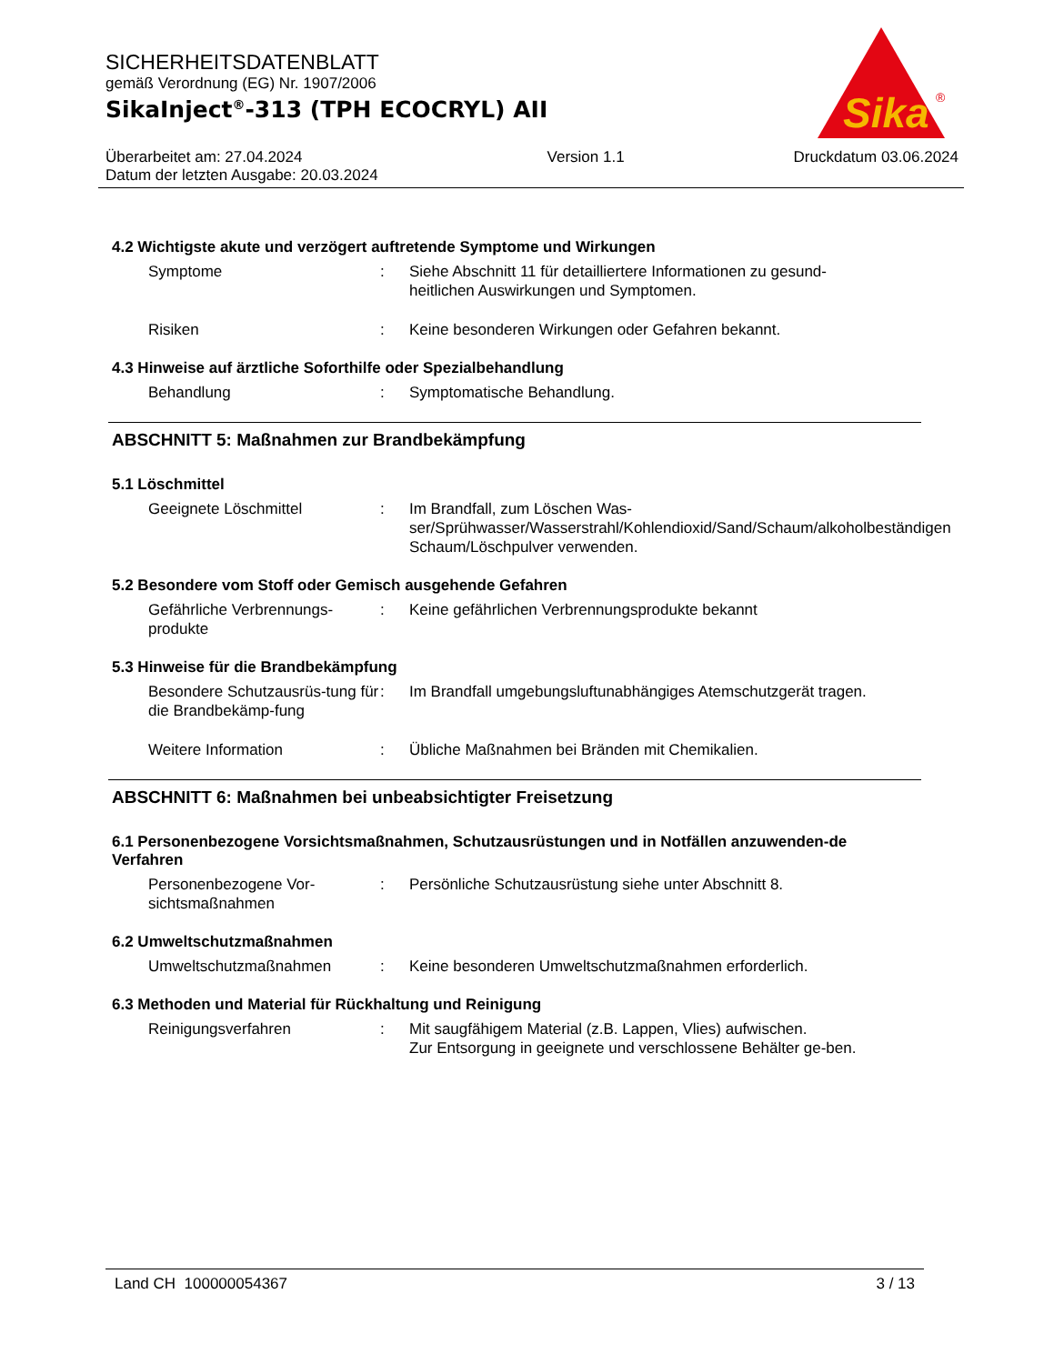SICHERHEITSDATENBLATT
gemäß Verordnung (EG) Nr. 1907/2006
SikaInject<sup>®</sup>-313 (TPH ECOCRYL) AII
Sika
®
Überarbeitet am: 27.04.2024
Datum der letzten Ausgabe: 20.03.2024
Version 1.1 Druckdatum 03.06.2024
4.2 Wichtigste akute und verzögert auftretende Symptome und Wirkungen
Symptome : Siehe Abschnitt 11 für detailliertere Informationen zu gesund-heitlichen Auswirkungen und Symptomen.
Risiken : Keine besonderen Wirkungen oder Gefahren bekannt.
4.3 Hinweise auf ärztliche Soforthilfe oder Spezialbehandlung
Behandlung : Symptomatische Behandlung.
ABSCHNITT 5: Maßnahmen zur Brandbekämpfung
5.1 Löschmittel
Geeignete Löschmittel : Im Brandfall, zum Löschen Was-ser/Sprühwasser/Wasserstrahl/Kohlendioxid/Sand/Schaum/alkoholbeständigen Schaum/Löschpulver verwenden.
5.2 Besondere vom Stoff oder Gemisch ausgehende Gefahren
Gefährliche Verbrennungs-produkte
: Keine gefährlichen Verbrennungsprodukte bekannt
5.3 Hinweise für die Brandbekämpfung
Besondere Schutzausrüs-tung für die Brandbekämp-fung
: Im Brandfall umgebungsluftunabhängiges Atemschutzgerät tragen.
Weitere Information : Übliche Maßnahmen bei Bränden mit Chemikalien.
ABSCHNITT 6: Maßnahmen bei unbeabsichtigter Freisetzung
6.1 Personenbezogene Vorsichtsmaßnahmen, Schutzausrüstungen und in Notfällen anzuwenden-de Verfahren
Personenbezogene Vor-sichtsmaßnahmen
: Persönliche Schutzausrüstung siehe unter Abschnitt 8.
6.2 Umweltschutzmaßnahmen
Umweltschutzmaßnahmen : Keine besonderen Umweltschutzmaßnahmen erforderlich.
6.3 Methoden und Material für Rückhaltung und Reinigung
Reinigungsverfahren : Mit saugfähigem Material (z.B. Lappen, Vlies) aufwischen.
Zur Entsorgung in geeignete und verschlossene Behälter ge-ben.
Land CH 100000054367 3 / 13